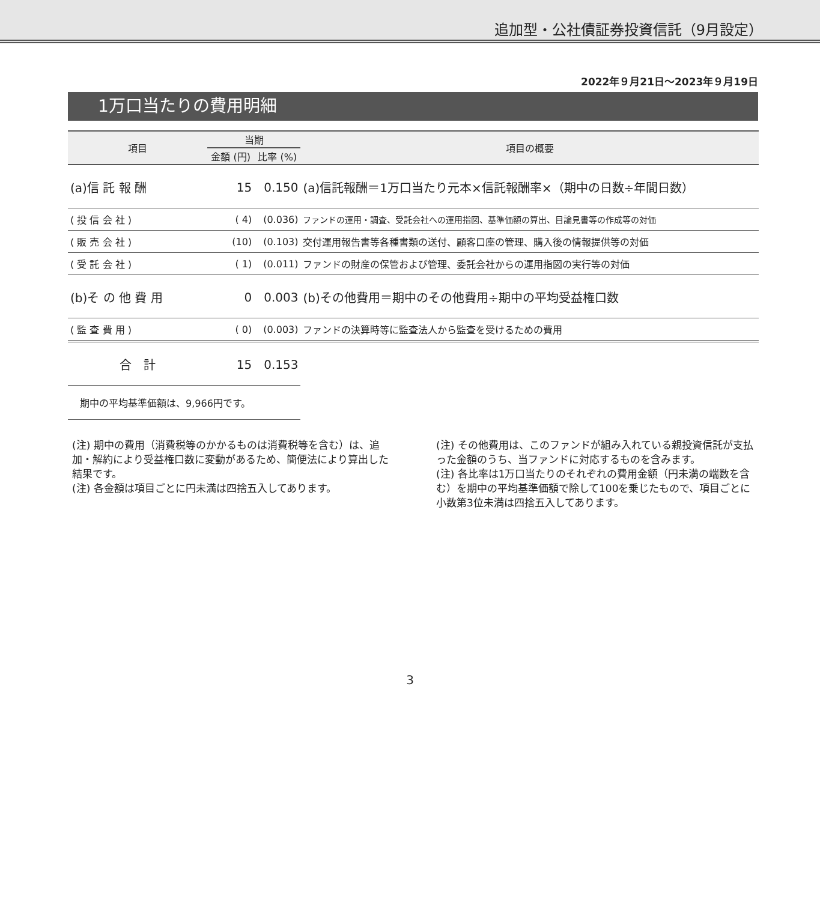追加型・公社債証券投資信託（9月設定）
2022年９月21日～2023年９月19日
1万口当たりの費用明細
| 項目 | 当期 | | 項目の概要 |
| --- | --- | --- | --- |
| | 金額 (円) | 比率 (%) | |
| (a)信 託 報 酬 | 15 | 0.150 | (a)信託報酬＝1万口当たり元本×信託報酬率×（期中の日数÷年間日数） |
| ( 投 信 会 社 ) | ( 4) | (0.036) | ファンドの運用・調査、受託会社への運用指図、基準価額の算出、目論見書等の作成等の対価 |
| ( 販 売 会 社 ) | (10) | (0.103) | 交付運用報告書等各種書類の送付、顧客口座の管理、購入後の情報提供等の対価 |
| ( 受 託 会 社 ) | ( 1) | (0.011) | ファンドの財産の保管および管理、委託会社からの運用指図の実行等の対価 |
| (b)そ の 他 費 用 | 0 | 0.003 | (b)その他費用＝期中のその他費用÷期中の平均受益権口数 |
| ( 監 査 費 用 ) | ( 0) | (0.003) | ファンドの決算時等に監査法人から監査を受けるための費用 |
| 合 計 | 15 | 0.153 | |
| 期中の平均基準価額は、9,966円です。 | | | |
(注) 期中の費用（消費税等のかかるものは消費税等を含む）は、追加・解約により受益権口数に変動があるため、簡便法により算出した結果です。
(注) 各金額は項目ごとに円未満は四捨五入してあります。
(注) その他費用は、このファンドが組み入れている親投資信託が支払った金額のうち、当ファンドに対応するものを含みます。
(注) 各比率は1万口当たりのそれぞれの費用金額（円未満の端数を含む）を期中の平均基準価額で除して100を乗じたもので、項目ごとに小数第3位未満は四捨五入してあります。
3